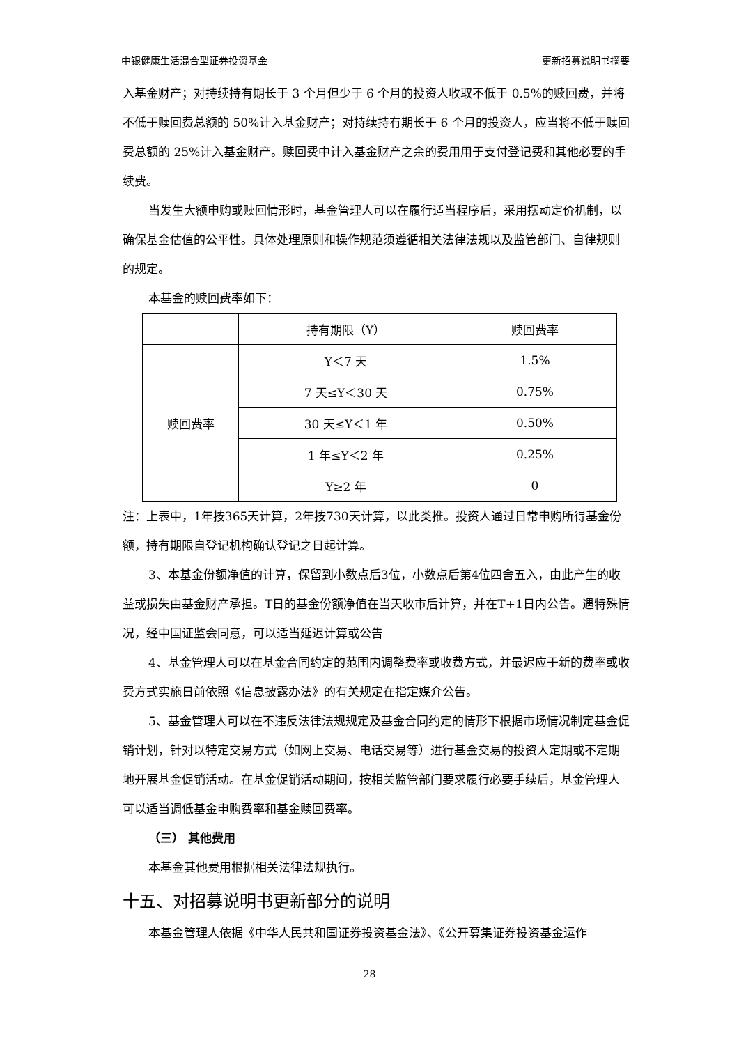中银健康生活混合型证券投资基金 更新招募说明书摘要
入基金财产；对持续持有期长于 3 个月但少于 6 个月的投资人收取不低于 0.5%的赎回费，并将不低于赎回费总额的 50%计入基金财产；对持续持有期长于 6 个月的投资人，应当将不低于赎回费总额的 25%计入基金财产。赎回费中计入基金财产之余的费用用于支付登记费和其他必要的手续费。
当发生大额申购或赎回情形时，基金管理人可以在履行适当程序后，采用摆动定价机制，以确保基金估值的公平性。具体处理原则和操作规范须遵循相关法律法规以及监管部门、自律规则的规定。
本基金的赎回费率如下：
| | 持有期限（Y） | 赎回费率 |
| --- | --- | --- |
| 赎回费率 | Y＜7 天 | 1.5% |
| | 7 天≤Y＜30 天 | 0.75% |
| | 30 天≤Y＜1 年 | 0.50% |
| | 1 年≤Y＜2 年 | 0.25% |
| | Y≥2 年 | 0 |
注：上表中，1年按365天计算，2年按730天计算，以此类推。投资人通过日常申购所得基金份额，持有期限自登记机构确认登记之日起计算。
3、本基金份额净值的计算，保留到小数点后3位，小数点后第4位四舍五入，由此产生的收益或损失由基金财产承担。T日的基金份额净值在当天收市后计算，并在T+1日内公告。遇特殊情况，经中国证监会同意，可以适当延迟计算或公告
4、基金管理人可以在基金合同约定的范围内调整费率或收费方式，并最迟应于新的费率或收费方式实施日前依照《信息披露办法》的有关规定在指定媒介公告。
5、基金管理人可以在不违反法律法规规定及基金合同约定的情形下根据市场情况制定基金促销计划，针对以特定交易方式（如网上交易、电话交易等）进行基金交易的投资人定期或不定期地开展基金促销活动。在基金促销活动期间，按相关监管部门要求履行必要手续后，基金管理人可以适当调低基金申购费率和基金赎回费率。
（三） 其他费用
本基金其他费用根据相关法律法规执行。
十五、对招募说明书更新部分的说明
本基金管理人依据《中华人民共和国证券投资基金法》、《公开募集证券投资基金运作
28